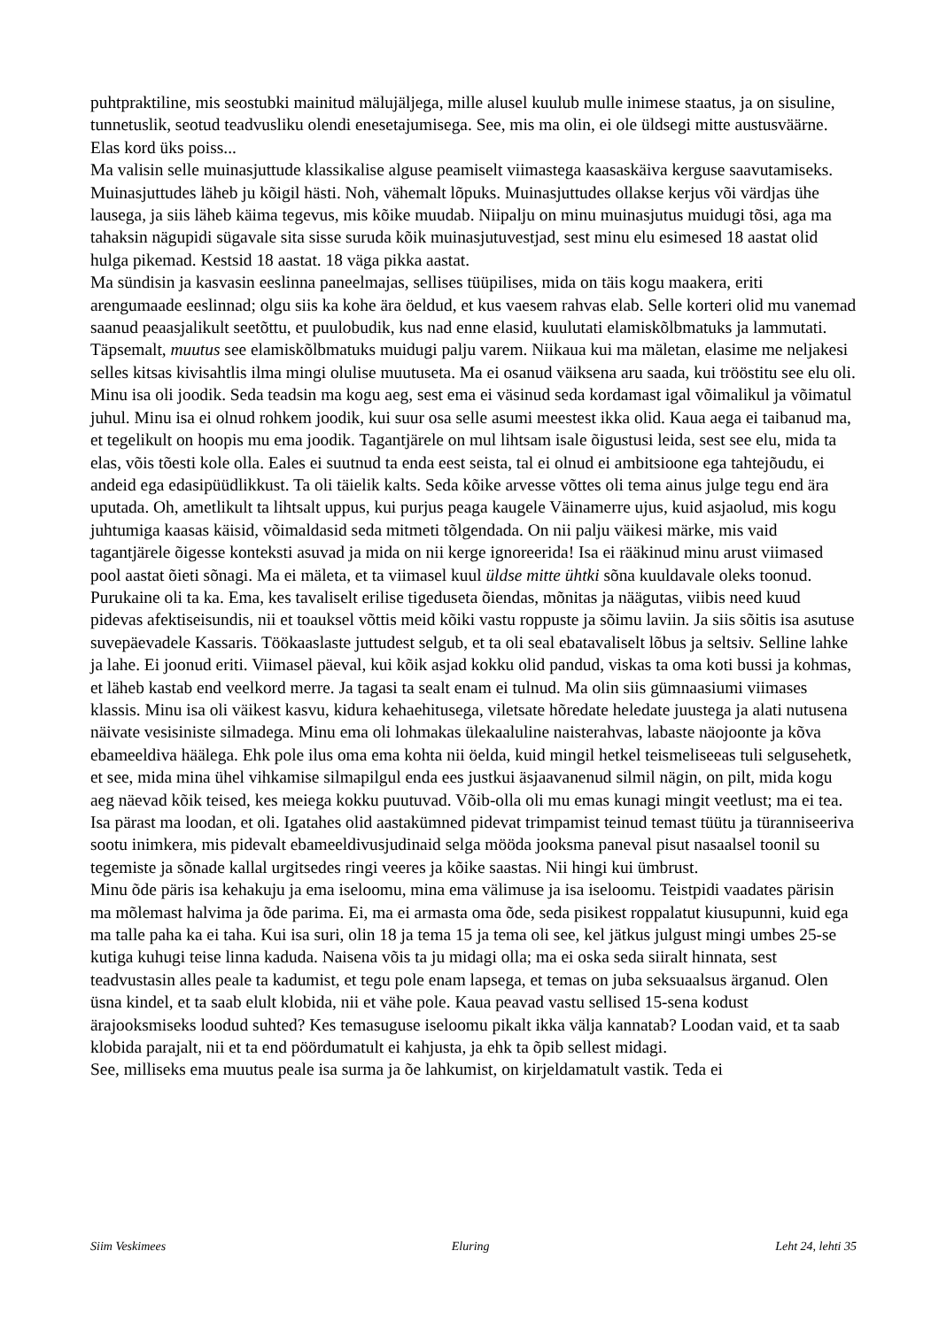puhtpraktiline, mis seostubki mainitud mälujäljega, mille alusel kuulub mulle inimese staatus, ja on sisuline, tunnetuslik, seotud teadvusliku olendi enesetajumisega. See, mis ma olin, ei ole üldsegi mitte austusväärne.
Elas kord üks poiss...
Ma valisin selle muinasjuttude klassikalise alguse peamiselt viimastega kaasaskäiva kerguse saavutamiseks. Muinasjuttudes läheb ju kõigil hästi. Noh, vähemalt lõpuks. Muinasjuttudes ollakse kerjus või värdjas ühe lausega, ja siis läheb käima tegevus, mis kõike muudab. Niipalju on minu muinasjutus muidugi tõsi, aga ma tahaksin nägupidi sügavale sita sisse suruda kõik muinasjutuvestjad, sest minu elu esimesed 18 aastat olid hulga pikemad. Kestsid 18 aastat. 18 väga pikka aastat.
Ma sündisin ja kasvasin eeslinna paneelmajas, sellises tüüpilises, mida on täis kogu maakera, eriti arengumaade eeslinnad; olgu siis ka kohe ära öeldud, et kus vaesem rahvas elab. Selle korteri olid mu vanemad saanud peaasjalikult seetõttu, et puulobudik, kus nad enne elasid, kuulutati elamiskõlbmatuks ja lammutati. Täpsemalt, muutus see elamiskõlbmatuks muidugi palju varem. Niikaua kui ma mäletan, elasime me neljakesi selles kitsas kivisahtlis ilma mingi olulise muutuseta. Ma ei osanud väiksena aru saada, kui trööstitu see elu oli. Minu isa oli joodik. Seda teadsin ma kogu aeg, sest ema ei väsinud seda kordamast igal võimalikul ja võimatul juhul. Minu isa ei olnud rohkem joodik, kui suur osa selle asumi meestest ikka olid. Kaua aega ei taibanud ma, et tegelikult on hoopis mu ema joodik. Tagantjärele on mul lihtsam isale õigustusi leida, sest see elu, mida ta elas, võis tõesti kole olla. Eales ei suutnud ta enda eest seista, tal ei olnud ei ambitsioone ega tahtejõudu, ei andeid ega edasipüüdlikkust. Ta oli täielik kalts. Seda kõike arvesse võttes oli tema ainus julge tegu end ära uputada. Oh, ametlikult ta lihtsalt uppus, kui purjus peaga kaugele Väinamerre ujus, kuid asjaolud, mis kogu juhtumiga kaasas käisid, võimaldasid seda mitmeti tõlgendada. On nii palju väikesi märke, mis vaid tagantjärele õigesse konteksti asuvad ja mida on nii kerge ignoreerida! Isa ei rääkinud minu arust viimased pool aastat õieti sõnagi. Ma ei mäleta, et ta viimasel kuul üldse mitte ühtki sõna kuuldavale oleks toonud. Purukaine oli ta ka. Ema, kes tavaliselt erilise tigeduseta õiendas, mõnitas ja näägutas, viibis need kuud pidevas afektiseisundis, nii et toauksel võttis meid kõiki vastu roppuste ja sõimu laviin. Ja siis sõitis isa asutuse suvepäevadele Kassaris. Töökaaslaste juttudest selgub, et ta oli seal ebatavaliselt lõbus ja seltsiv. Selline lahke ja lahe. Ei joonud eriti. Viimasel päeval, kui kõik asjad kokku olid pandud, viskas ta oma koti bussi ja kohmas, et läheb kastab end veelkord merre. Ja tagasi ta sealt enam ei tulnud. Ma olin siis gümnaasiumi viimases klassis. Minu isa oli väikest kasvu, kidura kehaehitusega, viletsate hõredate heledate juustega ja alati nutusena näivate vesisiniste silmadega. Minu ema oli lohmakas ülekaaluline naisterahvas, labaste näojoonte ja kõva ebameeldiva häälega. Ehk pole ilus oma ema kohta nii öelda, kuid mingil hetkel teismeliseeas tuli selgusehetk, et see, mida mina ühel vihkamise silmapilgul enda ees justkui äsjaavanenud silmil nägin, on pilt, mida kogu aeg näevad kõik teised, kes meiega kokku puutuvad. Võib-olla oli mu emas kunagi mingit veetlust; ma ei tea. Isa pärast ma loodan, et oli. Igatahes olid aastakümned pidevat trimpamist teinud temast tüütu ja türanniseeriva sootu inimkera, mis pidevalt ebameeldivusjudinaid selga mööda jooksma paneval pisut nasaalsel toonil su tegemiste ja sõnade kallal urgitsedes ringi veeres ja kõike saastas. Nii hingi kui ümbrust.
Minu õde päris isa kehakuju ja ema iseloomu, mina ema välimuse ja isa iseloomu. Teistpidi vaadates pärisin ma mõlemast halvima ja õde parima. Ei, ma ei armasta oma õde, seda pisikest roppalatut kiusupunni, kuid ega ma talle paha ka ei taha. Kui isa suri, olin 18 ja tema 15 ja tema oli see, kel jätkus julgust mingi umbes 25-se kutiga kuhugi teise linna kaduda. Naisena võis ta ju midagi olla; ma ei oska seda siiralt hinnata, sest teadvustasin alles peale ta kadumist, et tegu pole enam lapsega, et temas on juba seksuaalsus ärganud. Olen üsna kindel, et ta saab elult klobida, nii et vähe pole. Kaua peavad vastu sellised 15-sena kodust ärajooksmiseks loodud suhted? Kes temasuguse iseloomu pikalt ikka välja kannatab? Loodan vaid, et ta saab klobida parajalt, nii et ta end pöördumatult ei kahjusta, ja ehk ta õpib sellest midagi.
See, milliseks ema muutus peale isa surma ja õe lahkumist, on kirjeldamatult vastik. Teda ei
Siim Veskimees Eluring Leht 24, lehti 35